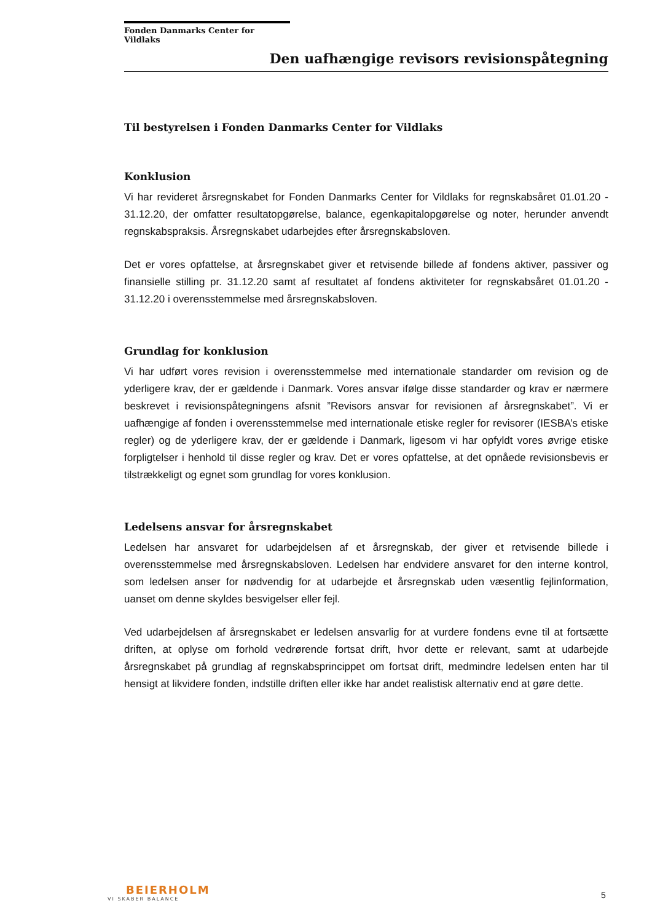Fonden Danmarks Center for Vildlaks
Den uafhængige revisors revisionspåtegning
Til bestyrelsen i Fonden Danmarks Center for Vildlaks
Konklusion
Vi har revideret årsregnskabet for Fonden Danmarks Center for Vildlaks for regnskabsåret 01.01.20 - 31.12.20, der omfatter resultatopgørelse, balance, egenkapitalopgørelse og noter, herunder anvendt regnskabspraksis. Årsregnskabet udarbejdes efter årsregnskabsloven.
Det er vores opfattelse, at årsregnskabet giver et retvisende billede af fondens aktiver, passiver og finansielle stilling pr. 31.12.20 samt af resultatet af fondens aktiviteter for regnskabsåret 01.01.20 - 31.12.20 i overensstemmelse med årsregnskabsloven.
Grundlag for konklusion
Vi har udført vores revision i overensstemmelse med internationale standarder om revision og de yderligere krav, der er gældende i Danmark. Vores ansvar ifølge disse standarder og krav er nærmere beskrevet i revisionspåtegningens afsnit ”Revisors ansvar for revisionen af årsregnskabet”. Vi er uafhængige af fonden i overensstemmelse med internationale etiske regler for revisorer (IESBA’s etiske regler) og de yderligere krav, der er gældende i Danmark, ligesom vi har opfyldt vores øvrige etiske forpligtelser i henhold til disse regler og krav. Det er vores opfattelse, at det opnåede revisionsbevis er tilstrækkeligt og egnet som grundlag for vores konklusion.
Ledelsens ansvar for årsregnskabet
Ledelsen har ansvaret for udarbejdelsen af et årsregnskab, der giver et retvisende billede i overensstemmelse med årsregnskabsloven. Ledelsen har endvidere ansvaret for den interne kontrol, som ledelsen anser for nødvendig for at udarbejde et årsregnskab uden væsentlig fejlinformation, uanset om denne skyldes besvigelser eller fejl.
Ved udarbejdelsen af årsregnskabet er ledelsen ansvarlig for at vurdere fondens evne til at fortsætte driften, at oplyse om forhold vedrørende fortsat drift, hvor dette er relevant, samt at udarbejde årsregnskabet på grundlag af regnskabsprincippet om fortsat drift, medmindre ledelsen enten har til hensigt at likvidere fonden, indstille driften eller ikke har andet realistisk alternativ end at gøre dette.
BEIERHOLM
VI SKABER BALANCE
5